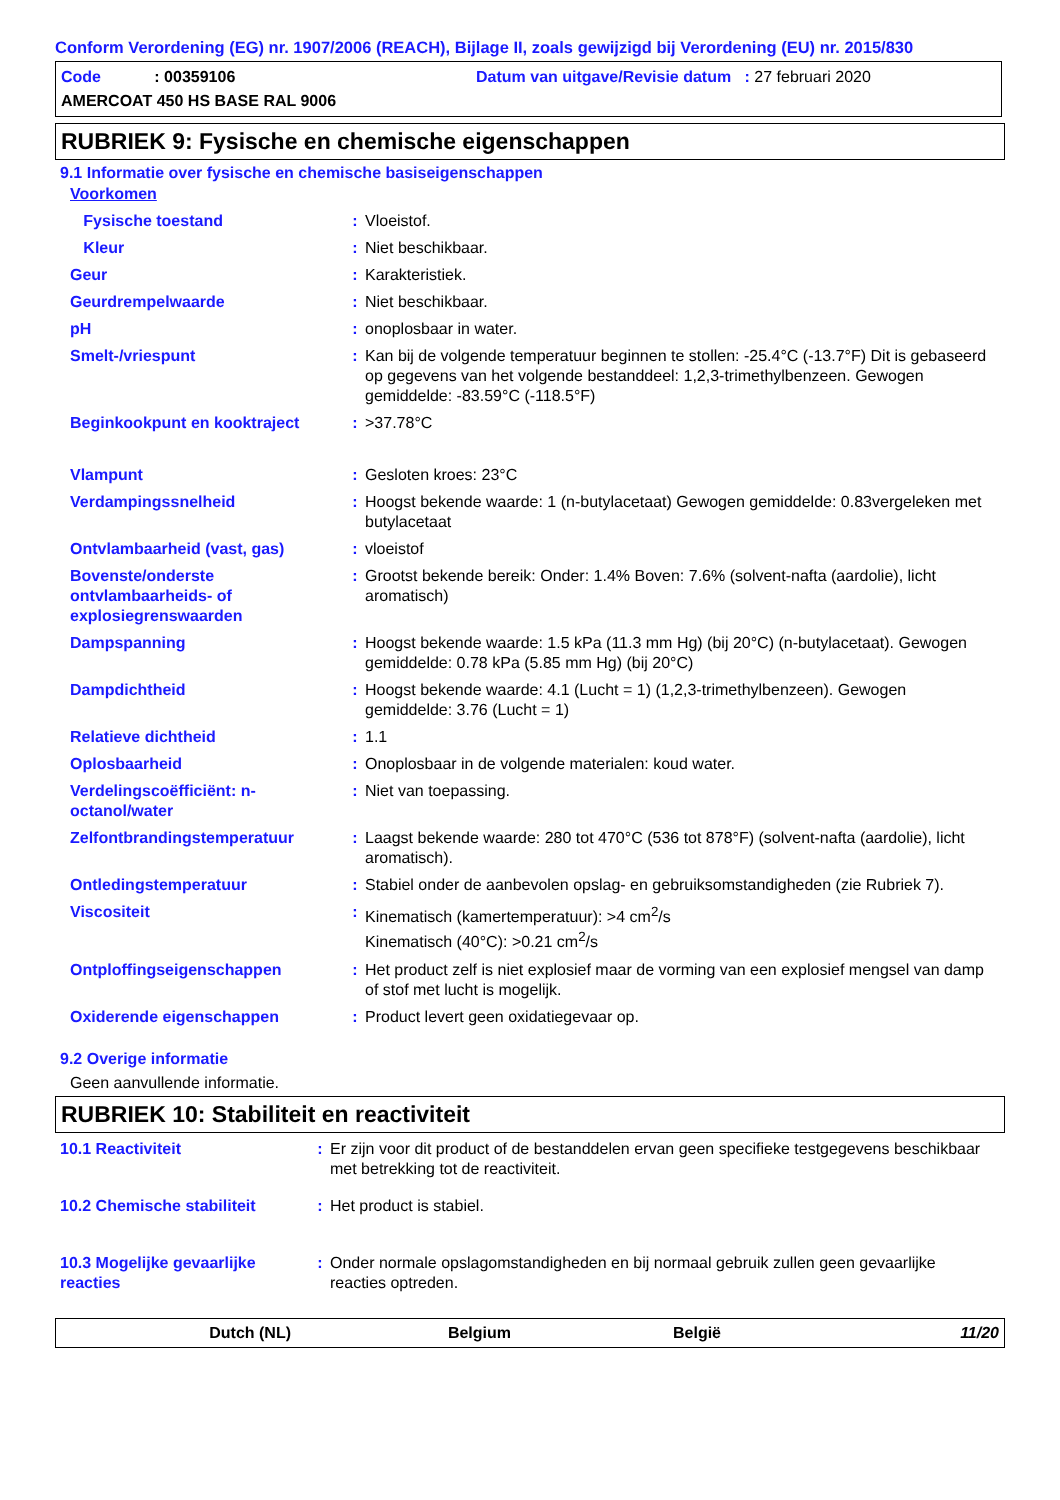Conform Verordening (EG) nr. 1907/2006 (REACH), Bijlage II, zoals gewijzigd bij Verordening (EU) nr. 2015/830
Code : 00359106 Datum van uitgave/Revisie datum : 27 februari 2020
AMERCOAT 450 HS BASE RAL 9006
RUBRIEK 9: Fysische en chemische eigenschappen
9.1 Informatie over fysische en chemische basiseigenschappen
| Voorkomen | | |
| Fysische toestand | : | Vloeistof. |
| Kleur | : | Niet beschikbaar. |
| Geur | : | Karakteristiek. |
| Geurdrempelwaarde | : | Niet beschikbaar. |
| pH | : | onoplosbaar in water. |
| Smelt-/vriespunt | : | Kan bij de volgende temperatuur beginnen te stollen: -25.4°C (-13.7°F) Dit is gebaseerd op gegevens van het volgende bestanddeel: 1,2,3-trimethylbenzeen. Gewogen gemiddelde: -83.59°C (-118.5°F) |
| Beginkookpunt en kooktraject | : | >37.78°C |
| Vlampunt | : | Gesloten kroes: 23°C |
| Verdampingssnelheid | : | Hoogst bekende waarde: 1 (n-butylacetaat) Gewogen gemiddelde: 0.83vergeleken met butylacetaat |
| Ontvlambaarheid (vast, gas) | : | vloeistof |
| Bovenste/onderste ontvlambaarheids- of explosiegrenswaarden | : | Grootst bekende bereik: Onder: 1.4% Boven: 7.6% (solvent-nafta (aardolie), licht aromatisch) |
| Dampspanning | : | Hoogst bekende waarde: 1.5 kPa (11.3 mm Hg) (bij 20°C) (n-butylacetaat). Gewogen gemiddelde: 0.78 kPa (5.85 mm Hg) (bij 20°C) |
| Dampdichtheid | : | Hoogst bekende waarde: 4.1 (Lucht = 1) (1,2,3-trimethylbenzeen). Gewogen gemiddelde: 3.76 (Lucht = 1) |
| Relatieve dichtheid | : | 1.1 |
| Oplosbaarheid | : | Onoplosbaar in de volgende materialen: koud water. |
| Verdelingscoëfficiënt: n-octanol/water | : | Niet van toepassing. |
| Zelfontbrandingstemperatuur | : | Laagst bekende waarde: 280 tot 470°C (536 tot 878°F) (solvent-nafta (aardolie), licht aromatisch). |
| Ontledingstemperatuur | : | Stabiel onder de aanbevolen opslag- en gebruiksomstandigheden (zie Rubriek 7). |
| Viscositeit | : | Kinematisch (kamertemperatuur): >4 cm<sup>2</sup>/s Kinematisch (40°C): >0.21 cm<sup>2</sup>/s |
| Ontploffingseigenschappen | : | Het product zelf is niet explosief maar de vorming van een explosief mengsel van damp of stof met lucht is mogelijk. |
| Oxiderende eigenschappen | : | Product levert geen oxidatiegevaar op. |
9.2 Overige informatie
Geen aanvullende informatie.
RUBRIEK 10: Stabiliteit en reactiviteit
| 10.1 Reactiviteit | : | Er zijn voor dit product of de bestanddelen ervan geen specifieke testgegevens beschikbaar met betrekking tot de reactiviteit. |
| 10.2 Chemische stabiliteit | : | Het product is stabiel. |
| 10.3 Mogelijke gevaarlijke reacties | : | Onder normale opslagomstandigheden en bij normaal gebruik zullen geen gevaarlijke reacties optreden. |
Dutch (NL) Belgium België 11/20